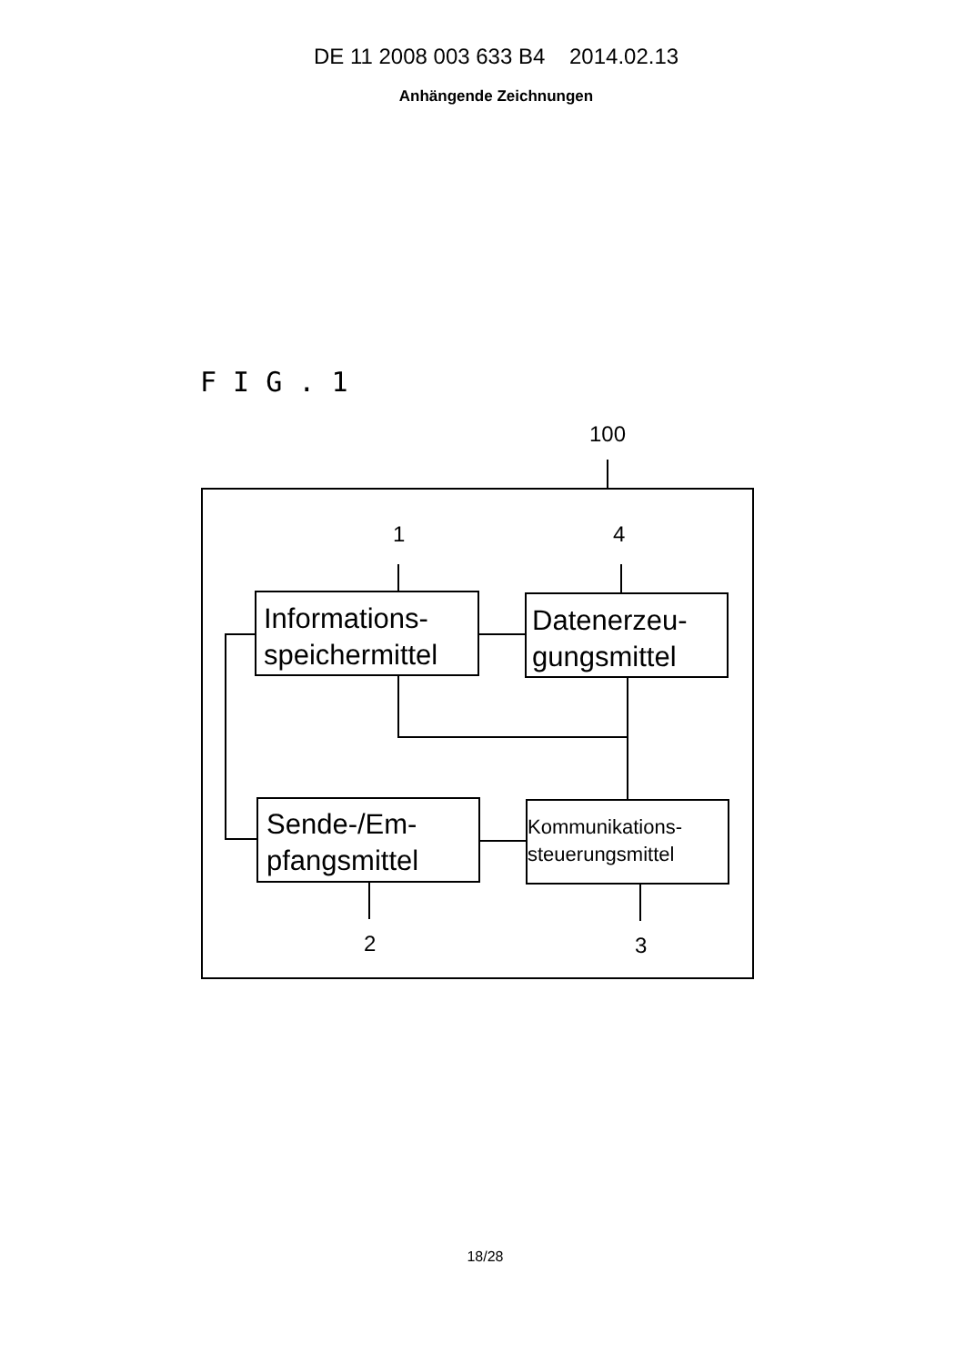DE 11 2008 003 633 B4 2014.02.13
Anhängende Zeichnungen
F I G . 1
100
1
4
2
3
Informations-
speichermittel
Datenerzeu-
gungsmittel
Sende-/Em-
pfangsmittel
Kommunikations-
steuerungsmittel
18/28